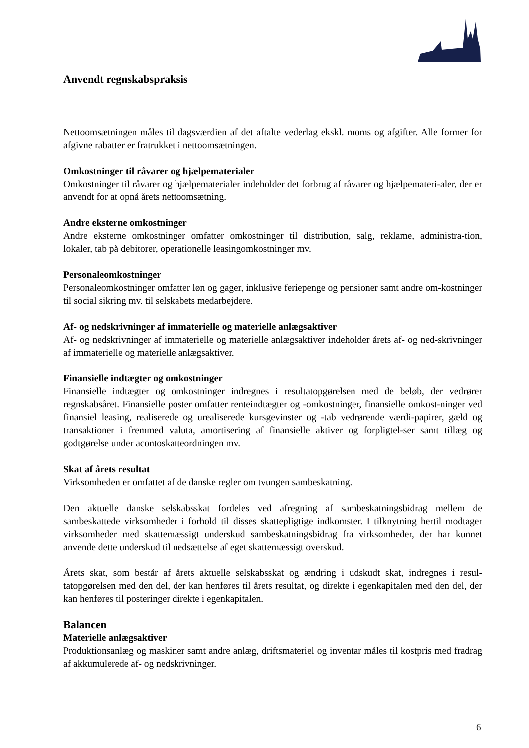Anvendt regnskabspraksis
Nettoomsætningen måles til dagsværdien af det aftalte vederlag ekskl. moms og afgifter. Alle former for afgivne rabatter er fratrukket i nettoomsætningen.
Omkostninger til råvarer og hjælpematerialer
Omkostninger til råvarer og hjælpematerialer indeholder det forbrug af råvarer og hjælpemateri-aler, der er anvendt for at opnå årets nettoomsætning.
Andre eksterne omkostninger
Andre eksterne omkostninger omfatter omkostninger til distribution, salg, reklame, administra-tion, lokaler, tab på debitorer, operationelle leasingomkostninger mv.
Personaleomkostninger
Personaleomkostninger omfatter løn og gager, inklusive feriepenge og pensioner samt andre om-kostninger til social sikring mv. til selskabets medarbejdere.
Af- og nedskrivninger af immaterielle og materielle anlægsaktiver
Af- og nedskrivninger af immaterielle og materielle anlægsaktiver indeholder årets af- og ned-skrivninger af immaterielle og materielle anlægsaktiver.
Finansielle indtægter og omkostninger
Finansielle indtægter og omkostninger indregnes i resultatopgørelsen med de beløb, der vedrører regnskabsåret. Finansielle poster omfatter renteindtægter og -omkostninger, finansielle omkost-ninger ved finansiel leasing, realiserede og urealiserede kursgevinster og -tab vedrørende værdi-papirer, gæld og transaktioner i fremmed valuta, amortisering af finansielle aktiver og forpligtel-ser samt tillæg og godtgørelse under acontoskatteordningen mv.
Skat af årets resultat
Virksomheden er omfattet af de danske regler om tvungen sambeskatning.
Den aktuelle danske selskabsskat fordeles ved afregning af sambeskatningsbidrag mellem de sambeskattede virksomheder i forhold til disses skattepligtige indkomster. I tilknytning hertil modtager virksomheder med skattemæssigt underskud sambeskatningsbidrag fra virksomheder, der har kunnet anvende dette underskud til nedsættelse af eget skattemæssigt overskud.
Årets skat, som består af årets aktuelle selskabsskat og ændring i udskudt skat, indregnes i resul-tatopgørelsen med den del, der kan henføres til årets resultat, og direkte i egenkapitalen med den del, der kan henføres til posteringer direkte i egenkapitalen.
Balancen
Materielle anlægsaktiver
Produktionsanlæg og maskiner samt andre anlæg, driftsmateriel og inventar måles til kostpris med fradrag af akkumulerede af- og nedskrivninger.
6